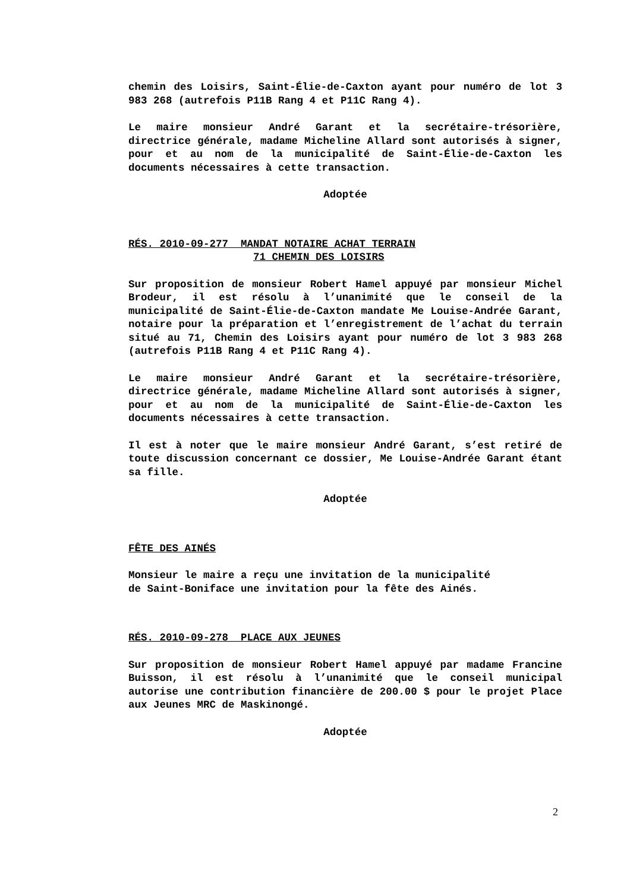chemin des Loisirs, Saint-Élie-de-Caxton ayant pour numéro de lot 3 983 268 (autrefois P11B Rang 4 et P11C Rang 4).
Le maire monsieur André Garant et la secrétaire-trésorière, directrice générale, madame Micheline Allard sont autorisés à signer, pour et au nom de la municipalité de Saint-Élie-de-Caxton les documents nécessaires à cette transaction.
Adoptée
RÉS. 2010-09-277 MANDAT NOTAIRE ACHAT TERRAIN
71 CHEMIN DES LOISIRS
Sur proposition de monsieur Robert Hamel appuyé par monsieur Michel Brodeur, il est résolu à l’unanimité que le conseil de la municipalité de Saint-Élie-de-Caxton mandate Me Louise-Andrée Garant, notaire pour la préparation et l’enregistrement de l’achat du terrain situé au 71, Chemin des Loisirs ayant pour numéro de lot 3 983 268 (autrefois P11B Rang 4 et P11C Rang 4).
Le maire monsieur André Garant et la secrétaire-trésorière, directrice générale, madame Micheline Allard sont autorisés à signer, pour et au nom de la municipalité de Saint-Élie-de-Caxton les documents nécessaires à cette transaction.
Il est à noter que le maire monsieur André Garant, s’est retiré de toute discussion concernant ce dossier, Me Louise-Andrée Garant étant sa fille.
Adoptée
FÊTE DES AINÉS
Monsieur le maire a reçu une invitation de la municipalité
de Saint-Boniface une invitation pour la fête des Ainés.
RÉS. 2010-09-278 PLACE AUX JEUNES
Sur proposition de monsieur Robert Hamel appuyé par madame Francine Buisson, il est résolu à l’unanimité que le conseil municipal autorise une contribution financière de 200.00 $ pour le projet Place aux Jeunes MRC de Maskinongé.
Adoptée
2